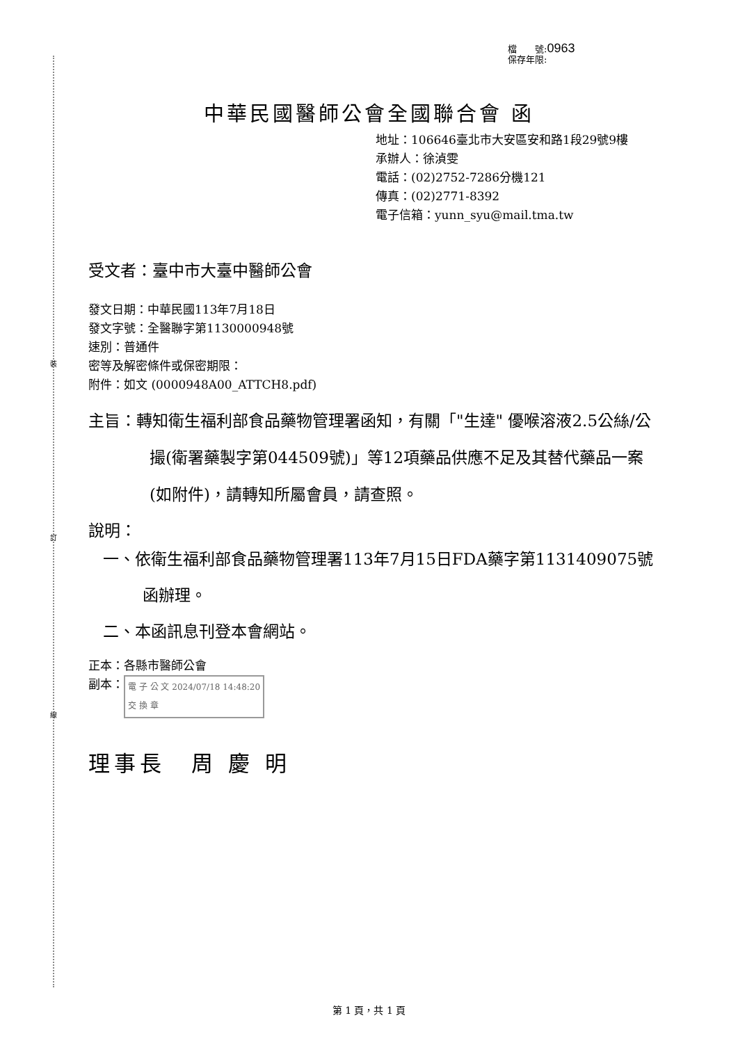裝
訂
線
檔　　號:0963
保存年限:
中華民國醫師公會全國聯合會 函
地址：106646臺北市大安區安和路1段29號9樓
承辦人：徐湞雯
電話：(02)2752-7286分機121
傳真：(02)2771-8392
電子信箱：yunn_syu@mail.tma.tw
受文者：臺中市大臺中醫師公會
發文日期：中華民國113年7月18日
發文字號：全醫聯字第1130000948號
速別：普通件
密等及解密條件或保密期限：
附件：如文 (0000948A00_ATTCH8.pdf)
主旨：轉知衛生福利部食品藥物管理署函知，有關「"生達" 優喉溶液2.5公絲/公撮(衛署藥製字第044509號)」等12項藥品供應不足及其替代藥品一案(如附件)，請轉知所屬會員，請查照。
說明：
一、依衛生福利部食品藥物管理署113年7月15日FDA藥字第1131409075號函辦理。
二、本函訊息刊登本會網站。
正本：各縣市醫師公會
副本： 電 子 公 文 2024/07/18 14:48:20
交 換 章
理事長　周 慶 明
第 1 頁，共 1 頁